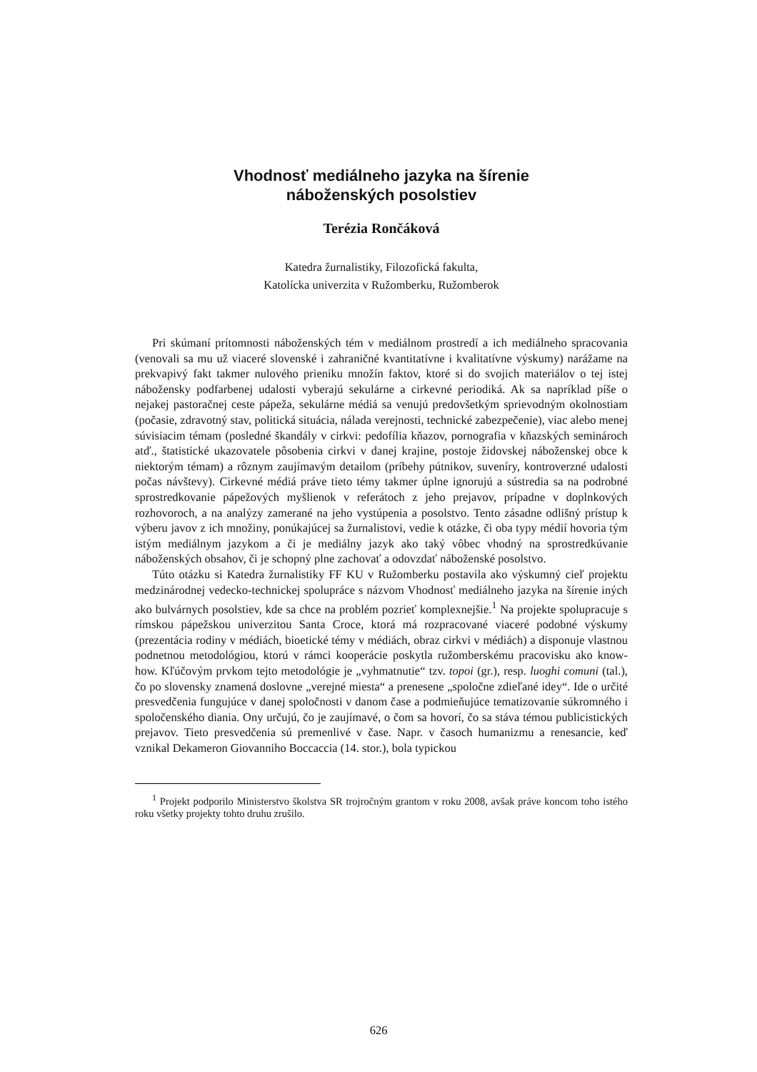Vhodnosť mediálneho jazyka na šírenie
náboženských posolstiev
Terézia Rončáková
Katedra žurnalistiky, Filozofická fakulta,
Katolícka univerzita v Ružomberku, Ružomberok
Pri skúmaní prítomnosti náboženských tém v mediálnom prostredí a ich mediálneho spracovania (venovali sa mu už viaceré slovenské i zahraničné kvantitatívne i kvalitatívne výskumy) narážame na prekvapivý fakt takmer nulového prieniku množín faktov, ktoré si do svojich materiálov o tej istej nábožensky podfarbenej udalosti vyberajú sekulárne a cirkevné periodiká. Ak sa napríklad píše o nejakej pastoračnej ceste pápeža, sekulárne médiá sa venujú predovšetkým sprievodným okolnostiam (počasie, zdravotný stav, politická situácia, nálada verejnosti, technické zabezpečenie), viac alebo menej súvisiacim témam (posledné škandály v cirkvi: pedofília kňazov, pornografia v kňazských seminároch atď., štatistické ukazovatele pôsobenia cirkvi v danej krajine, postoje židovskej náboženskej obce k niektorým témam) a rôznym zaujímavým detailom (príbehy pútnikov, suveníry, kontroverzné udalosti počas návštevy). Cirkevné médiá práve tieto témy takmer úplne ignorujú a sústredia sa na podrobné sprostredkovanie pápežových myšlienok v referátoch z jeho prejavov, prípadne v doplnkových rozhovoroch, a na analýzy zamerané na jeho vystúpenia a posolstvo. Tento zásadne odlišný prístup k výberu javov z ich množiny, ponúkajúcej sa žurnalistovi, vedie k otázke, či oba typy médií hovoria tým istým mediálnym jazykom a či je mediálny jazyk ako taký vôbec vhodný na sprostredkúvanie náboženských obsahov, či je schopný plne zachovať a odovzdať náboženské posolstvo.
Túto otázku si Katedra žurnalistiky FF KU v Ružomberku postavila ako výskumný cieľ projektu medzinárodnej vedecko-technickej spolupráce s názvom Vhodnosť mediálneho jazyka na šírenie iných ako bulvárnych posolstiev, kde sa chce na problém pozrieť komplexnejšie.<sup>1</sup> Na projekte spolupracuje s rímskou pápežskou univerzitou Santa Croce, ktorá má rozpracované viaceré podobné výskumy (prezentácia rodiny v médiách, bioetické témy v médiách, obraz cirkvi v médiách) a disponuje vlastnou podnetnou metodológiou, ktorú v rámci kooperácie poskytla ružomberskému pracovisku ako know-how. Kľúčovým prvkom tejto metodológie je „vyhmatnutie“ tzv. topoi (gr.), resp. luoghi comuni (tal.), čo po slovensky znamená doslovne „verejné miesta“ a prenesene „spoločne zdieľané idey“. Ide o určité presvedčenia fungujúce v danej spoločnosti v danom čase a podmieňujúce tematizovanie súkromného i spoločenského diania. Ony určujú, čo je zaujímavé, o čom sa hovorí, čo sa stáva témou publicistických prejavov. Tieto presvedčenia sú premenlivé v čase. Napr. v časoch humanizmu a renesancie, keď vznikal Dekameron Giovanniho Boccaccia (14. stor.), bola typickou
<sup>1</sup> Projekt podporilo Ministerstvo školstva SR trojročným grantom v roku 2008, avšak práve koncom toho istého roku všetky projekty tohto druhu zrušilo.
626